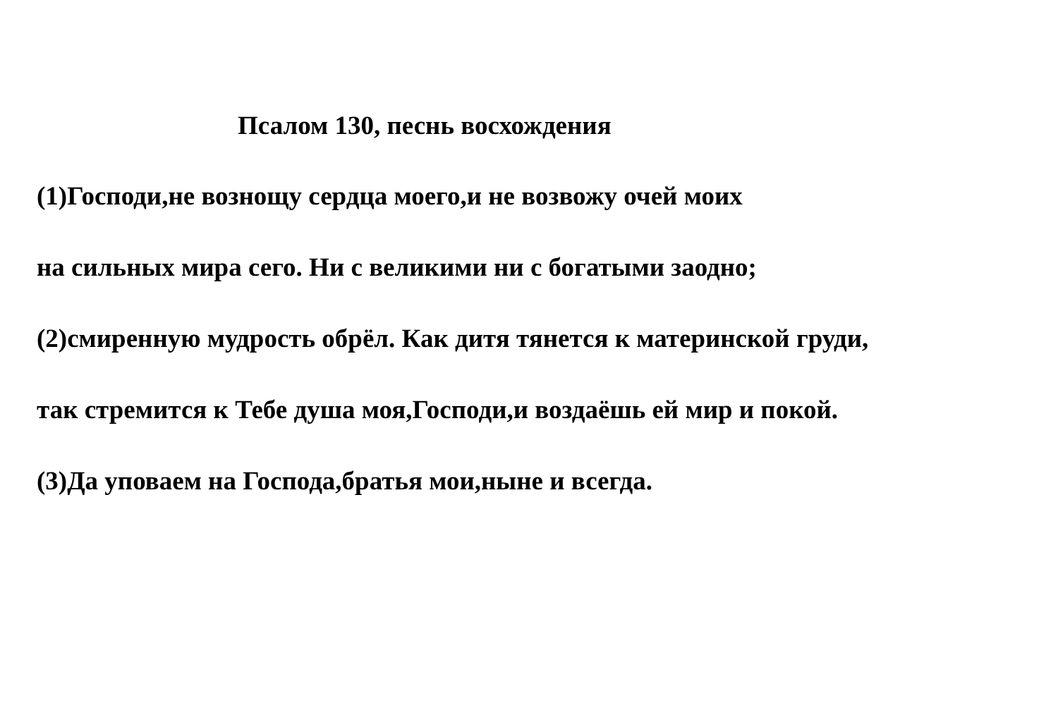Псалом 130, песнь восхождения
(1)Господи,не вознощу сердца моего,и не возвожу очей моих
на сильных мира сего. Ни с великими ни с богатыми заодно;
(2)смиренную мудрость обрёл. Как дитя тянется к материнской груди,
так стремится к Тебе душа моя,Господи,и воздаёшь ей мир и покой.
(3)Да уповаем на Господа,братья мои,ныне и всегда.